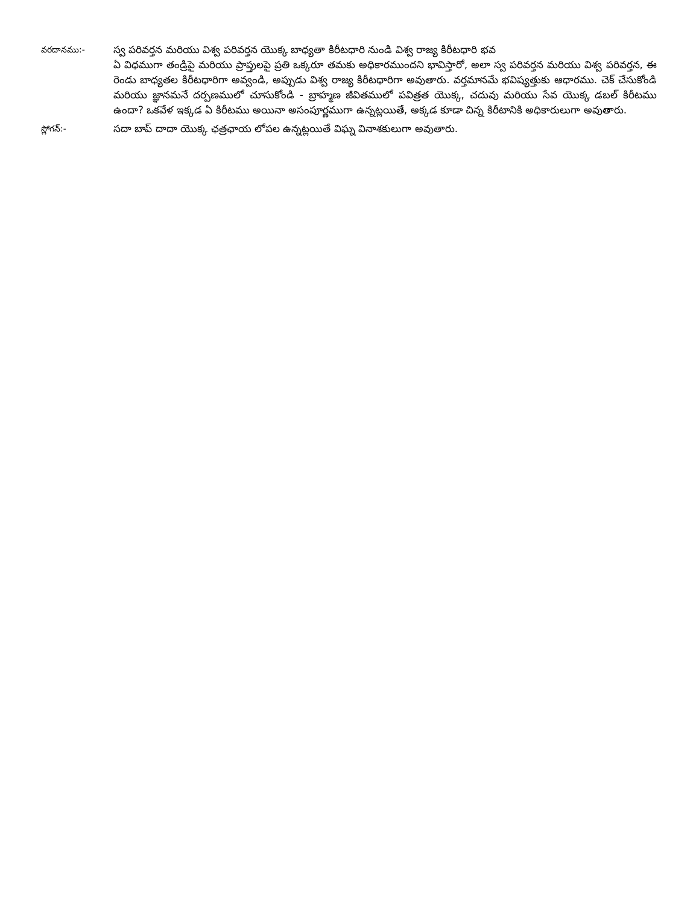వరదానము:-
స్వ పరివర్తన మరియు విశ్వ పరివర్తన యొక్క బాధ్యతా కిరీటధారి నుండి విశ్వ రాజ్య కిరీటధారి భవ
ఏ విధముగా తండ్రిపై మరియు ప్రాప్తులపై ప్రతి ఒక్కరూ తమకు అధికారముందని భావిస్తారో, అలా స్వ పరివర్తన మరియు విశ్వ పరివర్తన, ఈ రెండు బాధ్యతల కిరీటధారిగా అవ్వండి, అప్పుడు విశ్వ రాజ్య కిరీటధారిగా అవుతారు. వర్తమానమే భవిష్యత్తుకు ఆధారము. చెక్ చేసుకోండి మరియు జ్ఞానమనే దర్పణములో చూసుకోండి - బ్రాహ్మణ జీవితములో పవిత్రత యొక్క, చదువు మరియు సేవ యొక్క డబల్ కిరీటము ఉందా? ఒకవేళ ఇక్కడ ఏ కిరీటము అయినా అసంపూర్ణముగా ఉన్నట్లయితే, అక్కడ కూడా చిన్న కిరీటానికి అధికారులుగా అవుతారు.
స్లోగన్:-
సదా బాప్ దాదా యొక్క ఛత్రఛాయ లోపల ఉన్నట్లయితే విఘ్న వినాశకులుగా అవుతారు.